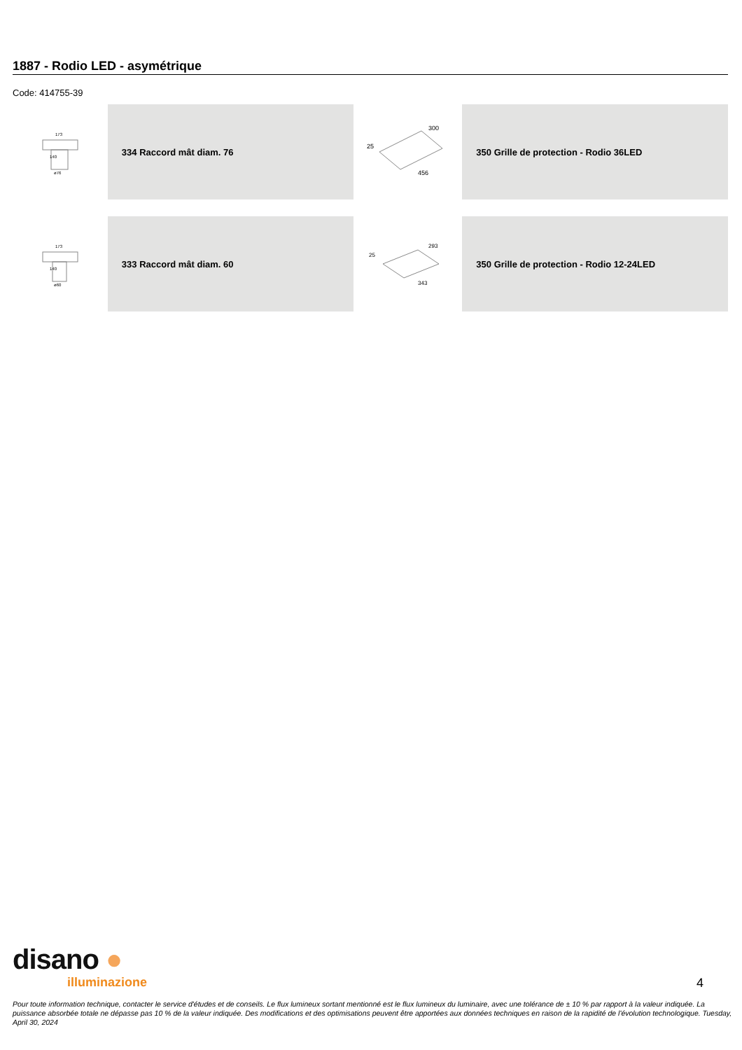1887 - Rodio LED - asymétrique
Code: 414755-39
173
140
ø76
334 Raccord mât diam. 76
300
25
456
350 Grille de protection - Rodio 36LED
173
140
ø60
333 Raccord mât diam. 60
293
25
343
350 Grille de protection - Rodio 12-24LED
disano ●
illuminazione
4
Pour toute information technique, contacter le service d'études et de conseils. Le flux lumineux sortant mentionné est le flux lumineux du luminaire, avec une tolérance de ± 10 % par rapport à la valeur indiquée. La puissance absorbée totale ne dépasse pas 10 % de la valeur indiquée. Des modifications et des optimisations peuvent être apportées aux données techniques en raison de la rapidité de l'évolution technologique. Tuesday, April 30, 2024